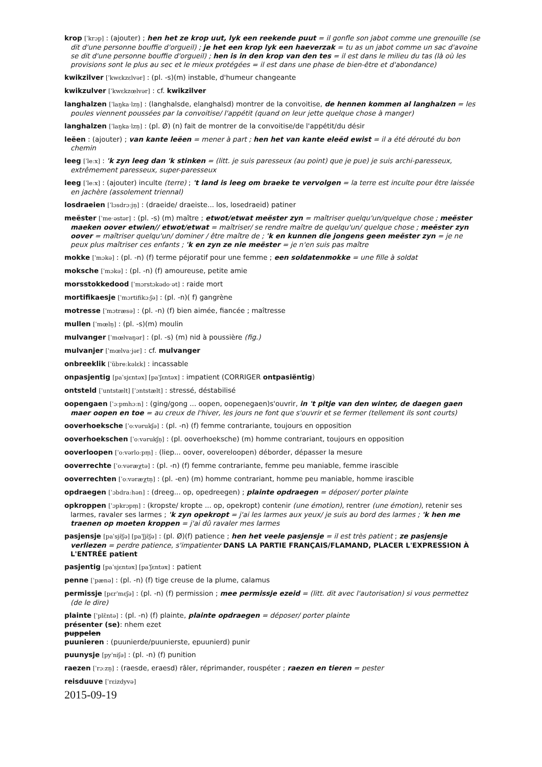krop [ˈkrɔp] : (ajouter) ; hen het ze krop uut, lyk een reekende puut = il gonfle son jabot comme une grenouille (se dit d'une personne bouffie d'orgueil) ; je het een krop lyk een haeverzak = tu as un jabot comme un sac d'avoine se dit d'une personne bouffie d'orgueil) ; hen is in den krop van den tes = il est dans le milieu du tas (là où les provisions sont le plus au sec et le mieux protégées = il est dans une phase de bien-être et d'abondance)
kwikzilver [ˈkwɛkzɛlvər] : (pl. -s)(m) instable, d'humeur changeante
kwikzulver [ˈkwɛkzœlvər] : cf. kwikzilver
langhalzen [ˈlaŋkaˑlzn̩] : (langhalsde, elanghalsd) montrer de la convoitise, de hennen kommen al langhalzen = les poules viennent poussées par la convoitise/ l'appétit (quand on leur jette quelque chose à manger)
langhalzen [ˈlaŋkaˑlzn̩] : (pl. Ø) (n) fait de montrer de la convoitise/de l'appétit/du désir
leëen : (ajouter) ; van kante leëen = mener à part ; hen het van kante eleëd ewist = il a été dérouté du bon chemin
leeg [ˈleːx] : 'k zyn leeg dan 'k stinken = (litt. je suis paresseux (au point) que je pue) je suis archi-paresseux, extrêmement paresseux, super-paresseux
leeg [ˈleːx] : (ajouter) inculte (terre) ; 't land is leeg om braeke te vervolgen = la terre est inculte pour être laissée en jachère (assolement triennal)
losdraeien [ˈlɔsdrɔːjn̩] : (draeide/ draeiste... los, losedraeid) patiner
meëster [ˈmeˑəstər] : (pl. -s) (m) maître ; etwot/etwat meëster zyn = maîtriser quelqu'un/quelque chose ; meëster maeken oover etwien// etwot/etwat = maîtriser/ se rendre maître de quelqu'un/ quelque chose ; meëster zyn oover = maîtriser quelqu'un/ dominer / être maître de ; 'k en kunnen die jongens geen meëster zyn = je ne peux plus maîtriser ces enfants ; 'k en zyn ze nie meëster = je n'en suis pas maître
mokke [ˈmɔkə] : (pl. -n) (f) terme péjoratif pour une femme ; een soldatenmokke = une fille à soldat
moksche [ˈmɔkə] : (pl. -n) (f) amoureuse, petite amie
morsstokkedood [ˈmɔrstɔkədoˑət] : raide mort
mortifikaesje [ˈmɔrtifikɔːʃə] : (pl. -n)( f) gangrène
motresse [ˈmɔtræsə] : (pl. -n) (f) bien aimée, fiancée ; maîtresse
mullen [ˈmœln̩] : (pl. -s)(m) moulin
mulvanger [ˈmœlvaŋər] : (pl. -s) (m) nid à poussière (fig.)
mulvanjer [ˈmœlvaˑjər] : cf. mulvanger
onbreeklik [ˈũbreːkəlɛk] : incassable
onpasjentig [paˈsjɛntəx] [paˈʃɛntəx] : impatient (CORRIGER ontpasiëntig)
ontsteld [ˈuntstælt] [ˈɔntstælt] : stressé, déstabilisé
oopengaen [ˈɔːpmhɔːn] : (ging/gong ... oopen, oopenegaen)s'ouvrir, in 't pitje van den winter, de daegen gaen maer oopen en toe = au creux de l'hiver, les jours ne font que s'ouvrir et se fermer (tellement ils sont courts)
ooverhoeksche [ˈoːvərukʃə] : (pl. -n) (f) femme contrariante, toujours en opposition
ooverhoekschen [ˈoːvərukʃn̩] : (pl. ooverhoeksche) (m) homme contrariant, toujours en opposition
ooverloopen [ˈoːvərloːpm̩] : (liep... oover, oovereloopen) déborder, dépasser la mesure
ooverrechte [ˈoːvəræχtə] : (pl. -n) (f) femme contrariante, femme peu maniable, femme irascible
ooverrechten [ˈoːvəræχtn̩] : (pl. -en) (m) homme contrariant, homme peu maniable, homme irascible
opdraegen [ˈɔbdraːhən] : (dreeg... op, opedreegen) ; plainte opdraegen = déposer/ porter plainte
opkroppen [ˈɔpkrɔpm̩] : (kropste/ kropte ... op, opekropt) contenir (une émotion), rentrer (une émotion), retenir ses larmes, ravaler ses larmes ; 'k zyn opekropt = j'ai les larmes aux yeux/ je suis au bord des larmes ; 'k hen me traenen op moeten kroppen = j'ai dû ravaler mes larmes
pasjensje [paˈsjɛ̃ʃə] [paˈʃjɛ̃ʃə] : (pl. Ø)(f) patience ; hen het veele pasjensje = il est très patient ; ze pasjensje verliezen = perdre patience, s'impatienter DANS LA PARTIE FRANÇAIS/FLAMAND, PLACER L'EXPRESSION À L'ENTRÉE patient
pasjentig [paˈsjɛntəx] [paˈʃɛntəx] : patient
penne [ˈpænə] : (pl. -n) (f) tige creuse de la plume, calamus
permissje [pɛrˈmɛʃə] : (pl. -n) (f) permission ; mee permissje ezeid = (litt. dit avec l'autorisation) si vous permettez (de le dire)
plainte [ˈplɛ̃ntə] : (pl. -n) (f) plainte, plainte opdraegen = déposer/ porter plainte
présenter (se): nhem ezet
puppelen
puunieren : (puunierde/puunierste, epuunierd) punir
puunysje [pyˈniʃə] : (pl. -n) (f) punition
raezen [ˈrɔːzn̩] : (raesde, eraesd) râler, réprimander, rouspéter ; raezen en tieren = pester
reisduuve [ˈrɛizdyvə]
2015-09-19